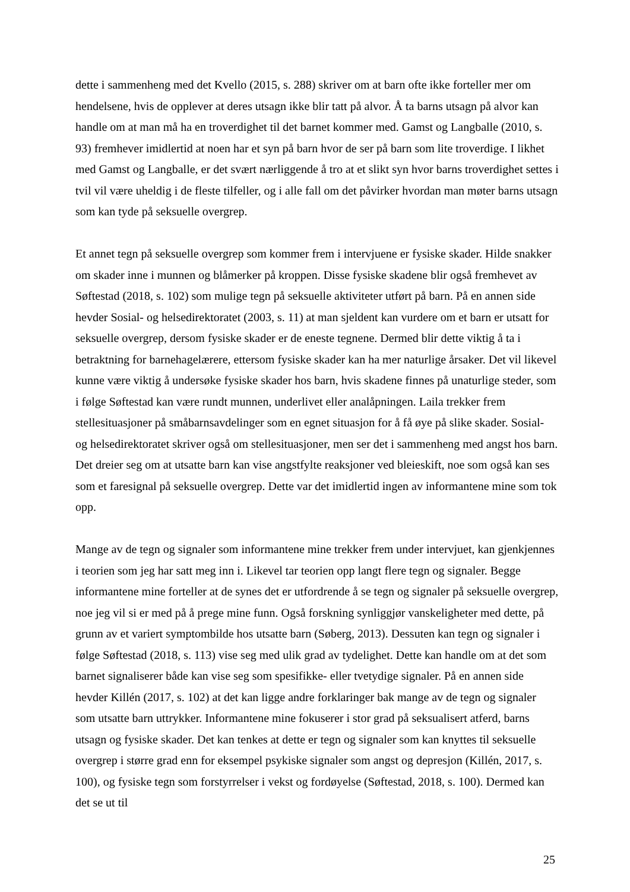dette i sammenheng med det Kvello (2015, s. 288) skriver om at barn ofte ikke forteller mer om hendelsene, hvis de opplever at deres utsagn ikke blir tatt på alvor. Å ta barns utsagn på alvor kan handle om at man må ha en troverdighet til det barnet kommer med. Gamst og Langballe (2010, s. 93) fremhever imidlertid at noen har et syn på barn hvor de ser på barn som lite troverdige. I likhet med Gamst og Langballe, er det svært nærliggende å tro at et slikt syn hvor barns troverdighet settes i tvil vil være uheldig i de fleste tilfeller, og i alle fall om det påvirker hvordan man møter barns utsagn som kan tyde på seksuelle overgrep.
Et annet tegn på seksuelle overgrep som kommer frem i intervjuene er fysiske skader. Hilde snakker om skader inne i munnen og blåmerker på kroppen. Disse fysiske skadene blir også fremhevet av Søftestad (2018, s. 102) som mulige tegn på seksuelle aktiviteter utført på barn. På en annen side hevder Sosial- og helsedirektoratet (2003, s. 11) at man sjeldent kan vurdere om et barn er utsatt for seksuelle overgrep, dersom fysiske skader er de eneste tegnene. Dermed blir dette viktig å ta i betraktning for barnehagelærere, ettersom fysiske skader kan ha mer naturlige årsaker. Det vil likevel kunne være viktig å undersøke fysiske skader hos barn, hvis skadene finnes på unaturlige steder, som i følge Søftestad kan være rundt munnen, underlivet eller analåpningen. Laila trekker frem stellesituasjoner på småbarnsavdelinger som en egnet situasjon for å få øye på slike skader. Sosial- og helsedirektoratet skriver også om stellesituasjoner, men ser det i sammenheng med angst hos barn. Det dreier seg om at utsatte barn kan vise angstfylte reaksjoner ved bleieskift, noe som også kan ses som et faresignal på seksuelle overgrep. Dette var det imidlertid ingen av informantene mine som tok opp.
Mange av de tegn og signaler som informantene mine trekker frem under intervjuet, kan gjenkjennes i teorien som jeg har satt meg inn i. Likevel tar teorien opp langt flere tegn og signaler. Begge informantene mine forteller at de synes det er utfordrende å se tegn og signaler på seksuelle overgrep, noe jeg vil si er med på å prege mine funn. Også forskning synliggjør vanskeligheter med dette, på grunn av et variert symptombilde hos utsatte barn (Søberg, 2013). Dessuten kan tegn og signaler i følge Søftestad (2018, s. 113) vise seg med ulik grad av tydelighet. Dette kan handle om at det som barnet signaliserer både kan vise seg som spesifikke- eller tvetydige signaler. På en annen side hevder Killén (2017, s. 102) at det kan ligge andre forklaringer bak mange av de tegn og signaler som utsatte barn uttrykker. Informantene mine fokuserer i stor grad på seksualisert atferd, barns utsagn og fysiske skader. Det kan tenkes at dette er tegn og signaler som kan knyttes til seksuelle overgrep i større grad enn for eksempel psykiske signaler som angst og depresjon (Killén, 2017, s. 100), og fysiske tegn som forstyrrelser i vekst og fordøyelse (Søftestad, 2018, s. 100). Dermed kan det se ut til
25